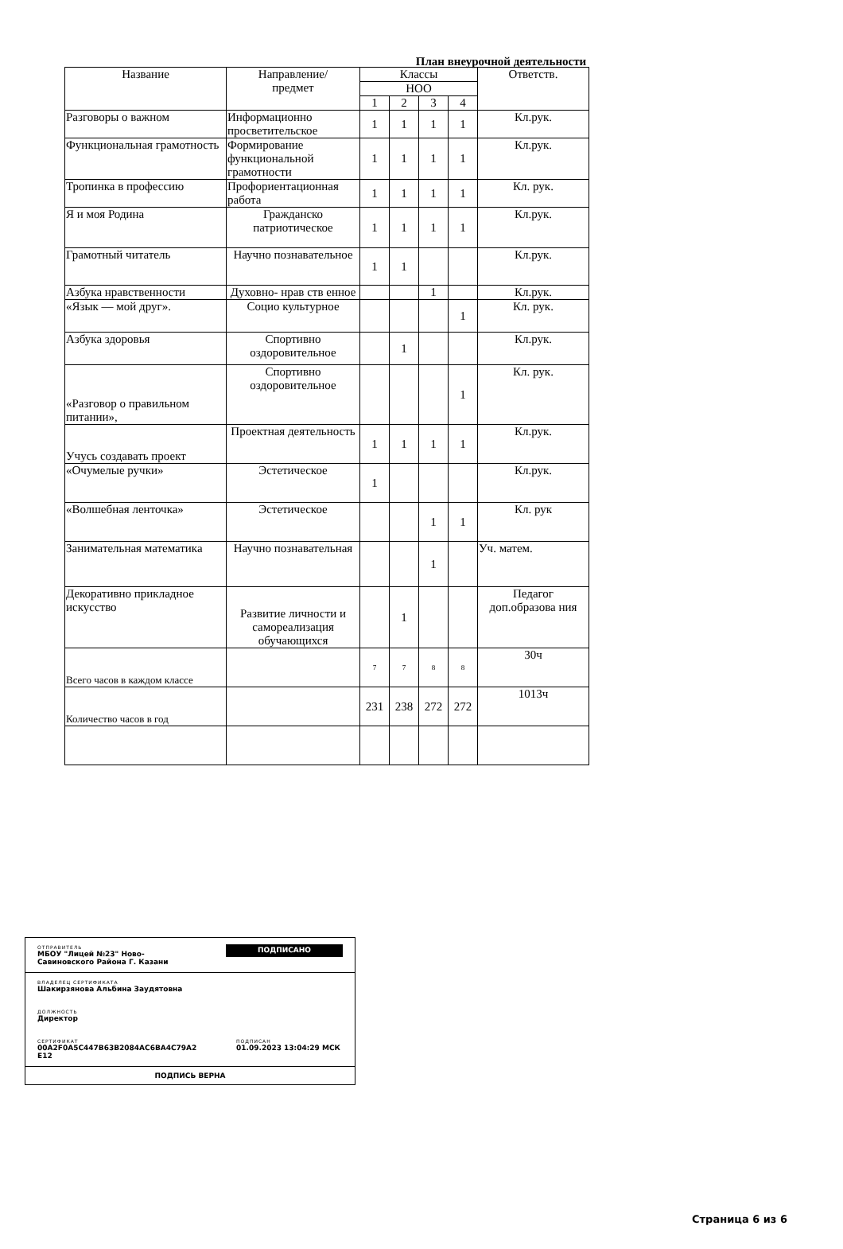План внеурочной деятельности
| Название | Направление/ предмет | Классы | | | | Ответств. |
| --- | --- | --- | --- | --- | --- | --- |
| | | НОО | | | | |
| | | 1 | 2 | 3 | 4 | |
| Разговоры о важном | Информационно просветительское | 1 | 1 | 1 | 1 | Кл.рук. |
| Функциональная грамотность | Формирование функциональной грамотности | 1 | 1 | 1 | 1 | Кл.рук. |
| Тропинка в профессию | Профориентационная работа | 1 | 1 | 1 | 1 | Кл. рук. |
| Я и моя Родина | Гражданско патриотическое | 1 | 1 | 1 | 1 | Кл.рук. |
| Грамотный читатель | Научно познавательное | 1 | 1 | | | Кл.рук. |
| Азбука нравственности | Духовно- нрав ств енное | | | 1 | | Кл.рук. |
| «Язык — мой друг». | Социо культурное | | | | 1 | Кл. рук. |
| Азбука здоровья | Спортивно оздоровительное | | 1 | | | Кл.рук. |
| «Разговор о правильном питании», | Спортивно оздоровительное | | | | 1 | Кл. рук. |
| Учусь создавать проект | Проектная деятельность | 1 | 1 | 1 | 1 | Кл.рук. |
| «Очумелые ручки» | Эстетическое | 1 | | | | Кл.рук. |
| «Волшебная ленточка» | Эстетическое | | | 1 | 1 | Кл. рук |
| Занимательная математика | Научно познавательная | | | 1 | | Уч. матем. |
| Декоративно прикладное искусство | Развитие личности и самореализация обучающихся | | 1 | | | Педагог доп.образова ния |
| Всего часов в каждом классе | | 7 | 7 | 8 | 8 | 30ч |
| Количество часов в год | | 231 | 238 | 272 | 272 | 1013ч |
ОТПРАВИТЕЛЬ
МБОУ "Лицей №23" Ново-
Савиновского Района Г. Казани
ПОДПИСАНО
ВЛАДЕЛЕЦ СЕРТИФИКАТА
Шакирзянова Альбина Заудятовна
ДОЛЖНОСТЬ
Директор
СЕРТИФИКАТ
00A2F0A5C447B63B2084AC6BA4C79A2
E12
ПОДПИСАН
01.09.2023 13:04:29 МСК
ПОДПИСЬ ВЕРНА
Страница 6 из 6